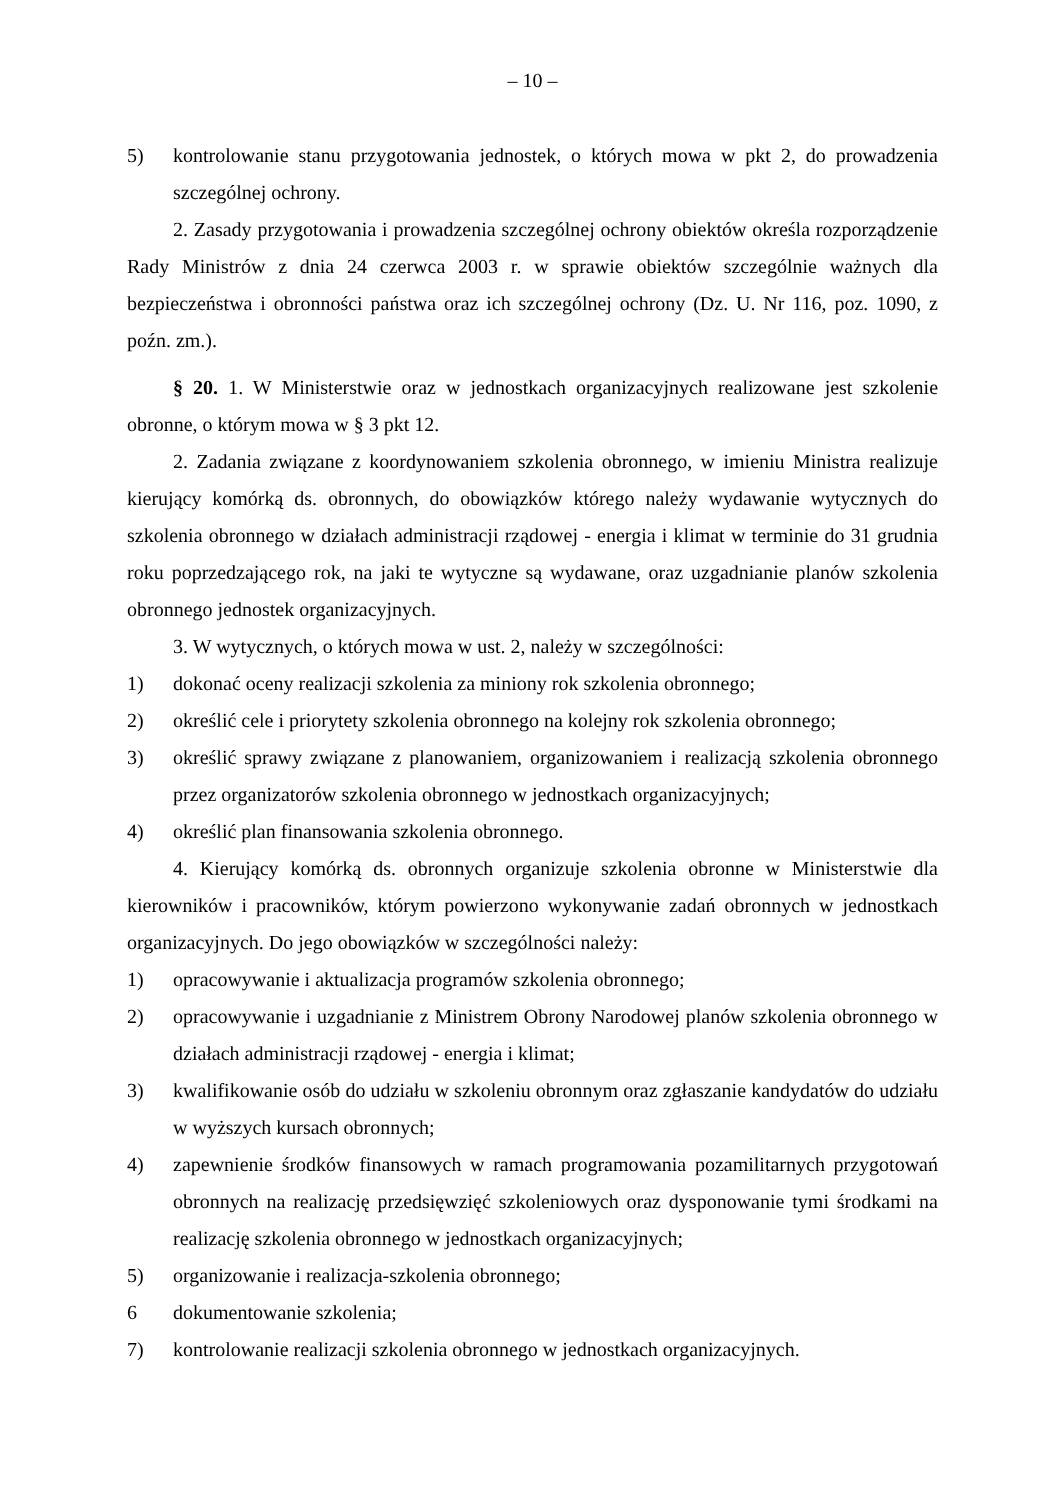– 10 –
5) kontrolowanie stanu przygotowania jednostek, o których mowa w pkt 2, do prowadzenia szczególnej ochrony.
2. Zasady przygotowania i prowadzenia szczególnej ochrony obiektów określa rozporządzenie Rady Ministrów z dnia 24 czerwca 2003 r. w sprawie obiektów szczególnie ważnych dla bezpieczeństwa i obronności państwa oraz ich szczególnej ochrony (Dz. U. Nr 116, poz. 1090, z poźn. zm.).
§ 20. 1. W Ministerstwie oraz w jednostkach organizacyjnych realizowane jest szkolenie obronne, o którym mowa w § 3 pkt 12.
2. Zadania związane z koordynowaniem szkolenia obronnego, w imieniu Ministra realizuje kierujący komórką ds. obronnych, do obowiązków którego należy wydawanie wytycznych do szkolenia obronnego w działach administracji rządowej - energia i klimat w terminie do 31 grudnia roku poprzedzającego rok, na jaki te wytyczne są wydawane, oraz uzgadnianie planów szkolenia obronnego jednostek organizacyjnych.
3. W wytycznych, o których mowa w ust. 2, należy w szczególności:
1) dokonać oceny realizacji szkolenia za miniony rok szkolenia obronnego;
2) określić cele i priorytety szkolenia obronnego na kolejny rok szkolenia obronnego;
3) określić sprawy związane z planowaniem, organizowaniem i realizacją szkolenia obronnego przez organizatorów szkolenia obronnego w jednostkach organizacyjnych;
4) określić plan finansowania szkolenia obronnego.
4. Kierujący komórką ds. obronnych organizuje szkolenia obronne w Ministerstwie dla kierowników i pracowników, którym powierzono wykonywanie zadań obronnych w jednostkach organizacyjnych. Do jego obowiązków w szczególności należy:
1) opracowywanie i aktualizacja programów szkolenia obronnego;
2) opracowywanie i uzgadnianie z Ministrem Obrony Narodowej planów szkolenia obronnego w działach administracji rządowej - energia i klimat;
3) kwalifikowanie osób do udziału w szkoleniu obronnym oraz zgłaszanie kandydatów do udziału w wyższych kursach obronnych;
4) zapewnienie środków finansowych w ramach programowania pozamilitarnych przygotowań obronnych na realizację przedsięwzięć szkoleniowych oraz dysponowanie tymi środkami na realizację szkolenia obronnego w jednostkach organizacyjnych;
5) organizowanie i realizacja-szkolenia obronnego;
6 dokumentowanie szkolenia;
7) kontrolowanie realizacji szkolenia obronnego w jednostkach organizacyjnych.